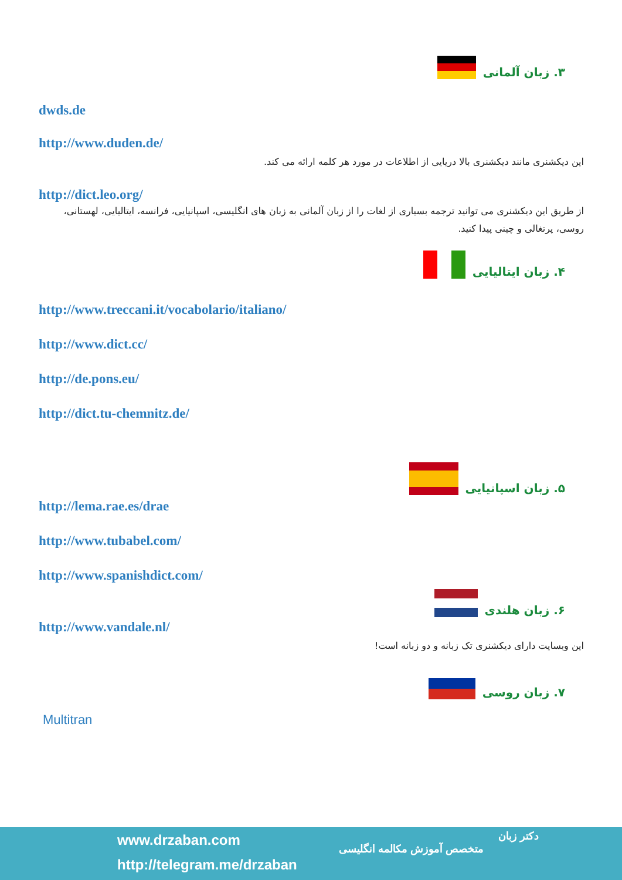۳. زبان آلمانی
dwds.de
http://www.duden.de/
این دیکشنری مانند دیکشنری بالا دریایی از اطلاعات در مورد هر کلمه ارائه می کند.
http://dict.leo.org/
از طریق این دیکشنری می توانید ترجمه بسیاری از لغات را از زبان آلمانی به زبان های انگلیسی، اسپانیایی، فرانسه، ایتالیایی، لهستانی، روسی، پرتغالی و چینی پیدا کنید.
۴. زبان ایتالیایی
http://www.treccani.it/vocabolario/italiano/
http://www.dict.cc/
http://de.pons.eu/
http://dict.tu-chemnitz.de/
۵. زبان اسپانیایی
http://lema.rae.es/drae
http://www.tubabel.com/
http://www.spanishdict.com/
۶. زبان هلندی
http://www.vandale.nl/
این وبسایت دارای دیکشنری تک زبانه و دو زبانه است!
۷. زبان روسی
Multitran
www.drzaban.com
http://telegram.me/drzaban
متخصص آموزش مکالمه انگلیسی
دکتر زبان